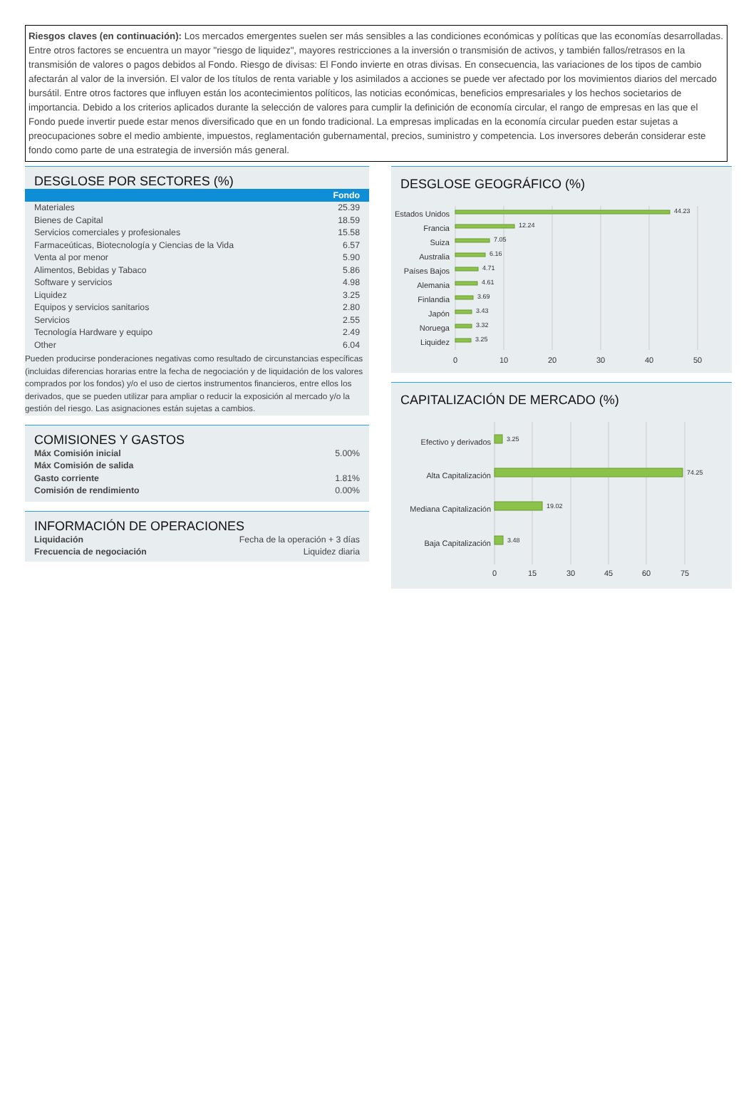Riesgos claves (en continuación): Los mercados emergentes suelen ser más sensibles a las condiciones económicas y políticas que las economías desarrolladas. Entre otros factores se encuentra un mayor "riesgo de liquidez", mayores restricciones a la inversión o transmisión de activos, y también fallos/retrasos en la transmisión de valores o pagos debidos al Fondo. Riesgo de divisas: El Fondo invierte en otras divisas. En consecuencia, las variaciones de los tipos de cambio afectarán al valor de la inversión. El valor de los títulos de renta variable y los asimilados a acciones se puede ver afectado por los movimientos diarios del mercado bursátil. Entre otros factores que influyen están los acontecimientos políticos, las noticias económicas, beneficios empresariales y los hechos societarios de importancia. Debido a los criterios aplicados durante la selección de valores para cumplir la definición de economía circular, el rango de empresas en las que el Fondo puede invertir puede estar menos diversificado que en un fondo tradicional. La empresas implicadas en la economía circular pueden estar sujetas a preocupaciones sobre el medio ambiente, impuestos, reglamentación gubernamental, precios, suministro y competencia. Los inversores deberán considerar este fondo como parte de una estrategia de inversión más general.
DESGLOSE POR SECTORES (%)
| | Fondo |
| --- | --- |
| Materiales | 25.39 |
| Bienes de Capital | 18.59 |
| Servicios comerciales y profesionales | 15.58 |
| Farmaceúticas, Biotecnología y Ciencias de la Vida | 6.57 |
| Venta al por menor | 5.90 |
| Alimentos, Bebidas y Tabaco | 5.86 |
| Software y servicios | 4.98 |
| Liquidez | 3.25 |
| Equipos y servicios sanitarios | 2.80 |
| Servicios | 2.55 |
| Tecnología Hardware y equipo | 2.49 |
| Other | 6.04 |
Pueden producirse ponderaciones negativas como resultado de circunstancias específicas (incluidas diferencias horarias entre la fecha de negociación y de liquidación de los valores comprados por los fondos) y/o el uso de ciertos instrumentos financieros, entre ellos los derivados, que se pueden utilizar para ampliar o reducir la exposición al mercado y/o la gestión del riesgo. Las asignaciones están sujetas a cambios.
COMISIONES Y GASTOS
| Máx Comisión inicial | 5.00% |
| Máx Comisión de salida | |
| Gasto corriente | 1.81% |
| Comisión de rendimiento | 0.00% |
INFORMACIÓN DE OPERACIONES
| Liquidación | Fecha de la operación + 3 días |
| Frecuencia de negociación | Liquidez diaria |
DESGLOSE GEOGRÁFICO (%)
Estados Unidos
Francia
Suiza
Australia
Países Bajos
Alemania
Finlandia
Japón
Noruega
Liquidez
44.23
12.24
7.05
6.16
4.71
4.61
3.69
3.43
3.32
3.25
0
10
20
30
40
50
CAPITALIZACIÓN DE MERCADO (%)
Efectivo y derivados
Alta Capitalización
Mediana Capitalización
Baja Capitalización
3.25
74.25
19.02
3.48
0
15
30
45
60
75